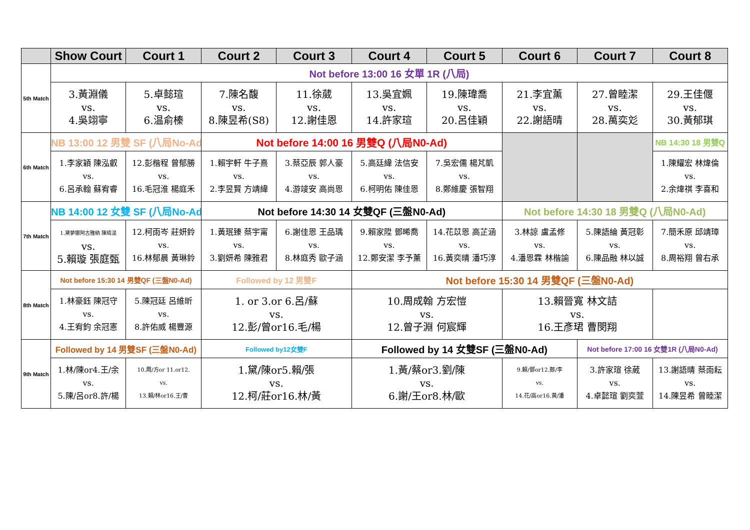| | Show Court | Court 1 | Court 2 | Court 3 | Court 4 | Court 5 | Court 6 | Court 7 | Court 8 |
| --- | --- | --- | --- | --- | --- | --- | --- | --- | --- |
| 5th Match | Not before 13:00 16 女單 1R (八局) | | | | | | | | |
| | 3.黃淵儀 vs. 4.吳翊寧 | 5.卓懿瑄 vs. 6.温俞榛 | 7.陳名馥 vs. 8.陳昱希(S8) | 11.徐葳 vs. 12.謝佳恩 | 13.吳宜姵 vs. 14.許家瑄 | 19.陳瑋喬 vs. 20.呂佳穎 | 21.李宜薰 vs. 22.謝語晴 | 27.曾睦潔 vs. 28.萬奕彣 | 29.王佳偃 vs. 30.黃郁琪 |
| 6th Match | NB 13:00 12 男雙 SF (八局No-Ad) | | Not before 14:00 16 男雙Q (八局N0-Ad) | | | | | | NB 14:30 18 男雙Q |
| | 1.李家穎 陳泓叡 vs. 6.呂承翰 蘇宥睿 | 12.彭楷程 曾郁勝 vs. 16.毛冠淮 楊庭禾 | 1.賴宇軒 牛子熹 vs. 2.李昱賢 方靖緯 | 3.蔡亞辰 郭人豪 vs. 4.游竣安 高尚恩 | 5.高廷緯 法信安 vs. 6.柯明佑 陳佳恩 | 7.吳宏儒 楊芃凱 vs. 8.鄭維慶 張智翔 | | | 1.陳耀宏 林煒倫 vs. 2.余煒祺 李喜和 |
| 7th Match | NB 14:00 12 女雙 SF (八局No-Ad) | | Not before 14:30 14 女雙QF (三盤N0-Ad) | | | | Not before 14:30 18 男雙Q (八局N0-Ad) | | |
| | 1.黛夢娜阿古雅納 陳晴湜 vs. 5.賴璇 張庭甄 | 12.柯雨岑 莊妍鈴 vs. 16.林郁晨 黃琳鈴 | 1.黃珉臻 蔡宇甯 vs. 3.劉妍希 陳雅君 | 6.謝佳恩 王品瑀 vs. 8.林庭秀 歐子涵 | 9.賴家陞 鄧晞喬 vs. 12.鄭安潔 李予薰 | 14.花苡恩 高芷涵 vs. 16.黃奕晴 潘巧淳 | 3.林諒 盧孟修 vs. 4.潘恩霖 林楷諭 | 5.陳語綸 黃冠彰 vs. 6.陳品融 林以誠 | 7.簡禾原 邱靖璋 vs. 8.周裕翔 曾右承 |
| 8th Match | Not before 15:30 14 男雙QF (三盤N0-Ad) | | Followed by 12 男雙F | | Not before 15:30 14 男雙QF (三盤N0-Ad) | | | | |
| | 1.林豪鈺 陳冠守 vs. 4.王宥鈞 余冠憲 | 5.陳冠廷 呂維昕 vs. 8.許佑威 楊豐源 | 1. or 3.or 6.呂/蘇 vs. 12.彭/曾or16.毛/楊 | | 10.周成翰 方宏愷 vs. 12.曾子淵 何宸輝 | | 13.賴晉寬 林文詰 vs. 16.王彥珺 曹閔翔 | | |
| 9th Match | Followed by 14 男雙SF (三盤N0-Ad) | | Followed by12女雙F | | Followed by 14 女雙SF (三盤N0-Ad) | | | Not before 17:00 16 女雙1R (八局N0-Ad) | |
| | 1.林/陳or4.王/余 vs. 5.陳/呂or8.許/楊 | 10.周/方or 11.or12. vs. 13.賴/林or16.王/曹 | 1.黛/陳or5.賴/張 vs. 12.柯/莊or16.林/黃 | | 1.黃/蔡or3.劉/陳 vs. 6.謝/王or8.林/歐 | | 9.賴/鄧or12.鄭/李 vs. 14.花/高or16.黃/潘 | 3.許家瑄 徐葳 vs. 4.卓懿瑄 劉奕萱 | 13.謝語晴 蔡雨耘 vs. 14.陳昱希 曾睦潔 |